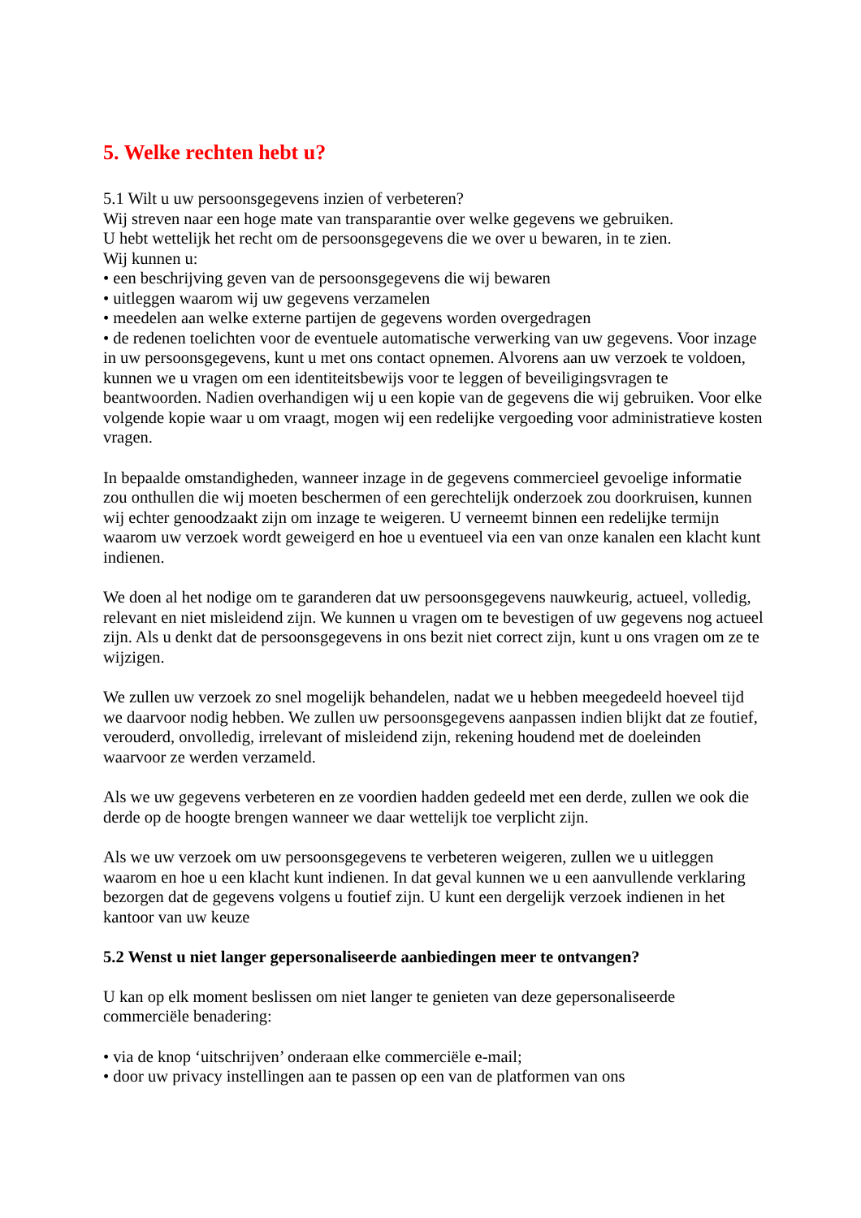5. Welke rechten hebt u?
5.1 Wilt u uw persoonsgegevens inzien of verbeteren?
Wij streven naar een hoge mate van transparantie over welke gegevens we gebruiken.
U hebt wettelijk het recht om de persoonsgegevens die we over u bewaren, in te zien.
Wij kunnen u:
• een beschrijving geven van de persoonsgegevens die wij bewaren
• uitleggen waarom wij uw gegevens verzamelen
• meedelen aan welke externe partijen de gegevens worden overgedragen
• de redenen toelichten voor de eventuele automatische verwerking van uw gegevens. Voor inzage in uw persoonsgegevens, kunt u met ons contact opnemen. Alvorens aan uw verzoek te voldoen, kunnen we u vragen om een identiteitsbewijs voor te leggen of beveiligingsvragen te beantwoorden. Nadien overhandigen wij u een kopie van de gegevens die wij gebruiken. Voor elke volgende kopie waar u om vraagt, mogen wij een redelijke vergoeding voor administratieve kosten vragen.
In bepaalde omstandigheden, wanneer inzage in de gegevens commercieel gevoelige informatie zou onthullen die wij moeten beschermen of een gerechtelijk onderzoek zou doorkruisen, kunnen wij echter genoodzaakt zijn om inzage te weigeren. U verneemt binnen een redelijke termijn waarom uw verzoek wordt geweigerd en hoe u eventueel via een van onze kanalen een klacht kunt indienen.
We doen al het nodige om te garanderen dat uw persoonsgegevens nauwkeurig, actueel, volledig, relevant en niet misleidend zijn. We kunnen u vragen om te bevestigen of uw gegevens nog actueel zijn. Als u denkt dat de persoonsgegevens in ons bezit niet correct zijn, kunt u ons vragen om ze te wijzigen.
We zullen uw verzoek zo snel mogelijk behandelen, nadat we u hebben meegedeeld hoeveel tijd we daarvoor nodig hebben. We zullen uw persoonsgegevens aanpassen indien blijkt dat ze foutief, verouderd, onvolledig, irrelevant of misleidend zijn, rekening houdend met de doeleinden waarvoor ze werden verzameld.
Als we uw gegevens verbeteren en ze voordien hadden gedeeld met een derde, zullen we ook die derde op de hoogte brengen wanneer we daar wettelijk toe verplicht zijn.
Als we uw verzoek om uw persoonsgegevens te verbeteren weigeren, zullen we u uitleggen waarom en hoe u een klacht kunt indienen. In dat geval kunnen we u een aanvullende verklaring bezorgen dat de gegevens volgens u foutief zijn. U kunt een dergelijk verzoek indienen in het kantoor van uw keuze
5.2 Wenst u niet langer gepersonaliseerde aanbiedingen meer te ontvangen?
U kan op elk moment beslissen om niet langer te genieten van deze gepersonaliseerde commerciële benadering:
• via de knop ‘uitschrijven’ onderaan elke commerciële e-mail;
• door uw privacy instellingen aan te passen op een van de platformen van ons